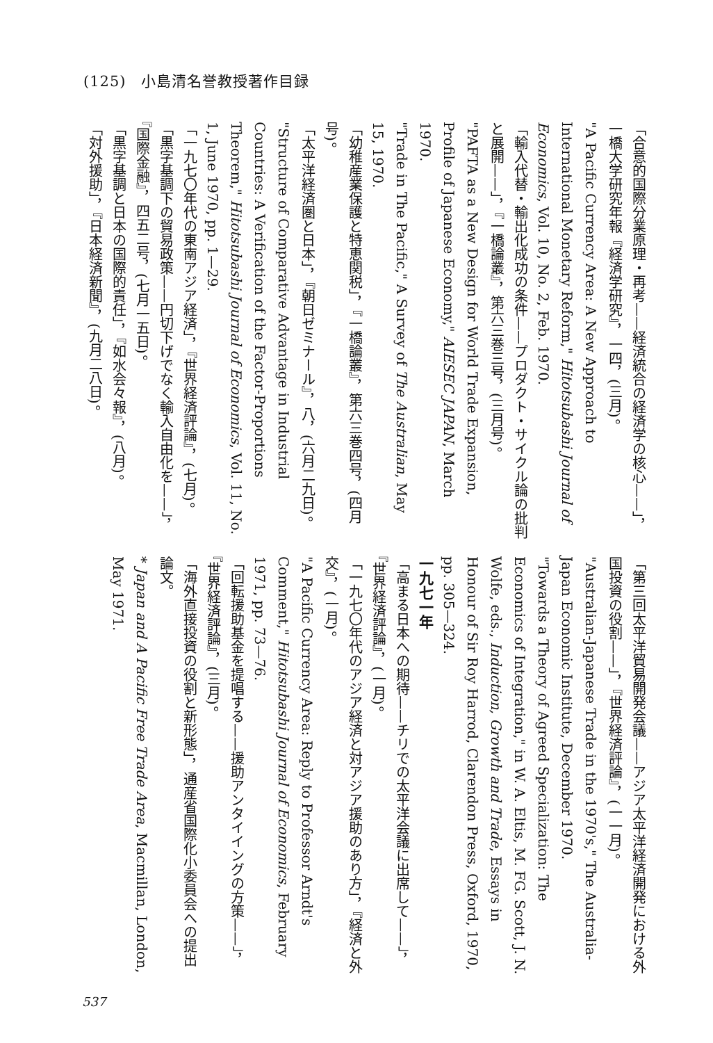(125)　小島清名誉教授著作目録
「合意的国際分業原理・再考——経済統合の経済学の核心——」，一橋大学研究年報『経済学研究』，一四，(三月)。
"A Pacific Currency Area: A New Approach to International Monetary Reform," Hitotsubashi Journal of Economics, Vol. 10, No. 2, Feb. 1970.
「輸入代替・輸出化成功の条件——プロダクト・サイクル論の批判と展開——」，『一橋論叢』，第六三巻三号，(三月号)。
"PAFTA as a New Design for World Trade Expansion, Profile of Japanese Economy," AIESEC JAPAN, March 1970.
"Trade in The Pacific," A Survey of The Australian, May 15, 1970.
「幼稚産業保護と特恵関税」，『一橋論叢』，第六三巻四号，(四月号)。
「太平洋経済圏と日本」，『朝日ゼミナール』，八，(六月二九日)。
"Structure of Comparative Advantage in Industrial Countries: A Verification of the Factor-Proportions Theorem," Hitotsubashi Journal of Economics, Vol. 11, No. 1, June 1970, pp. 1—29.
「一九七〇年代の東南アジア経済」，『世界経済評論』，(七月)。
「黒字基調下の貿易政策——円切下げでなく輸入自由化を——」，『国際金融』，四五二号，(七月一五日)。
「黒字基調と日本の国際的責任」，『如水会々報』，(八月)。
「対外援助」，『日本経済新聞』，(九月二八日)。
「第三回太平洋貿易開発会議——アジア太平洋経済開発における外国投資の役割——」，『世界経済評論』，(一一月)。
"Australian-Japanese Trade in the 1970's," The Australia-Japan Economic Institute, December 1970.
"Towards a Theory of Agreed Specialization: The Economics of Integration," in W. A. Eltis, M. FG. Scott, J. N. Wolfe, eds., Induction, Growth and Trade, Essays in Honour of Sir Roy Harrod, Clarendon Press, Oxford, 1970, pp. 305—324.
一九七一年
「高まる日本への期待——チリでの太平洋会議に出席して——」，『世界経済評論』，(一月)。
「一九七〇年代のアジア経済と対アジア援助のあり方」，『経済と外交』，(一月)。
"A Pacific Currency Area: Reply to Professor Arndt's Comment," Hitotsubashi Journal of Economics, February 1971, pp. 73—76.
「回転援助基金を提唱する——援助アンタイイングの方策——」，『世界経済評論』，(三月)。
「海外直接投資の役割と新形態」，通産省国際化小委員会への提出論文。
* Japan and A Pacific Free Trade Area, Macmillan, London, May 1971.
537